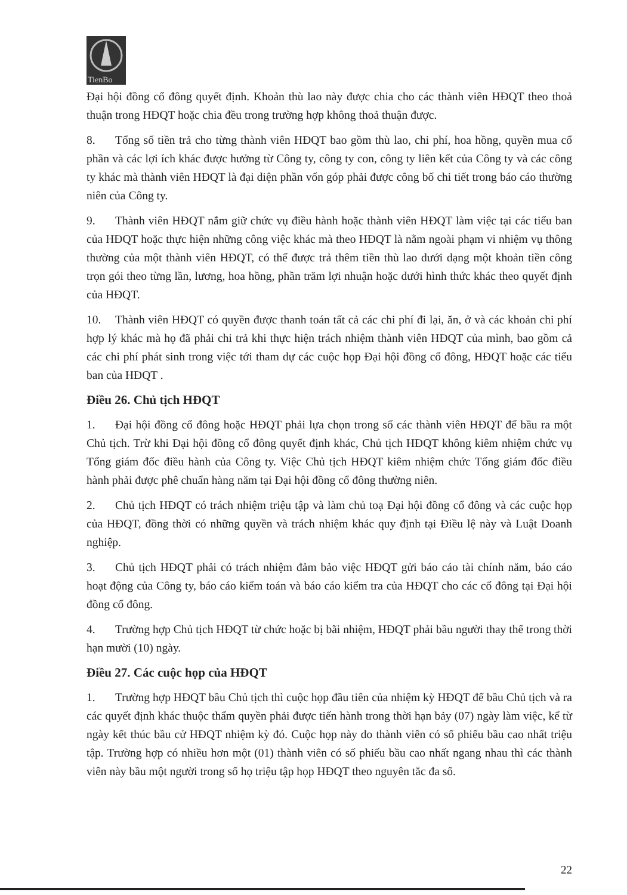TienBo
Đại hội đồng cổ đông quyết định. Khoản thù lao này được chia cho các thành viên HĐQT theo thoả thuận trong HĐQT hoặc chia đều trong trường hợp không thoả thuận được.
8. Tổng số tiền trả cho từng thành viên HĐQT bao gồm thù lao, chi phí, hoa hồng, quyền mua cổ phần và các lợi ích khác được hưởng từ Công ty, công ty con, công ty liên kết của Công ty và các công ty khác mà thành viên HĐQT là đại diện phần vốn góp phải được công bố chi tiết trong báo cáo thường niên của Công ty.
9. Thành viên HĐQT nắm giữ chức vụ điều hành hoặc thành viên HĐQT làm việc tại các tiểu ban của HĐQT hoặc thực hiện những công việc khác mà theo HĐQT là nằm ngoài phạm vi nhiệm vụ thông thường của một thành viên HĐQT, có thể được trả thêm tiền thù lao dưới dạng một khoản tiền công trọn gói theo từng lần, lương, hoa hồng, phần trăm lợi nhuận hoặc dưới hình thức khác theo quyết định của HĐQT.
10. Thành viên HĐQT có quyền được thanh toán tất cả các chi phí đi lại, ăn, ở và các khoản chi phí hợp lý khác mà họ đã phải chi trả khi thực hiện trách nhiệm thành viên HĐQT của mình, bao gồm cả các chi phí phát sinh trong việc tới tham dự các cuộc họp Đại hội đồng cổ đông, HĐQT hoặc các tiểu ban của HĐQT .
Điều 26. Chủ tịch HĐQT
1. Đại hội đồng cổ đông hoặc HĐQT phải lựa chọn trong số các thành viên HĐQT để bầu ra một Chủ tịch. Trừ khi Đại hội đồng cổ đông quyết định khác, Chủ tịch HĐQT không kiêm nhiệm chức vụ Tổng giám đốc điều hành của Công ty. Việc Chủ tịch HĐQT kiêm nhiệm chức Tổng giám đốc điều hành phải được phê chuẩn hàng năm tại Đại hội đồng cổ đông thường niên.
2. Chủ tịch HĐQT có trách nhiệm triệu tập và làm chủ toạ Đại hội đồng cổ đông và các cuộc họp của HĐQT, đồng thời có những quyền và trách nhiệm khác quy định tại Điều lệ này và Luật Doanh nghiệp.
3. Chủ tịch HĐQT phải có trách nhiệm đảm bảo việc HĐQT gửi báo cáo tài chính năm, báo cáo hoạt động của Công ty, báo cáo kiểm toán và báo cáo kiểm tra của HĐQT cho các cổ đông tại Đại hội đồng cổ đông.
4. Trường hợp Chủ tịch HĐQT từ chức hoặc bị bãi nhiệm, HĐQT phải bầu người thay thế trong thời hạn mười (10) ngày.
Điều 27. Các cuộc họp của HĐQT
1. Trường hợp HĐQT bầu Chủ tịch thì cuộc họp đầu tiên của nhiệm kỳ HĐQT để bầu Chủ tịch và ra các quyết định khác thuộc thẩm quyền phải được tiến hành trong thời hạn bảy (07) ngày làm việc, kể từ ngày kết thúc bầu cử HĐQT nhiệm kỳ đó. Cuộc họp này do thành viên có số phiếu bầu cao nhất triệu tập. Trường hợp có nhiều hơn một (01) thành viên có số phiếu bầu cao nhất ngang nhau thì các thành viên này bầu một người trong số họ triệu tập họp HĐQT theo nguyên tắc đa số.
22